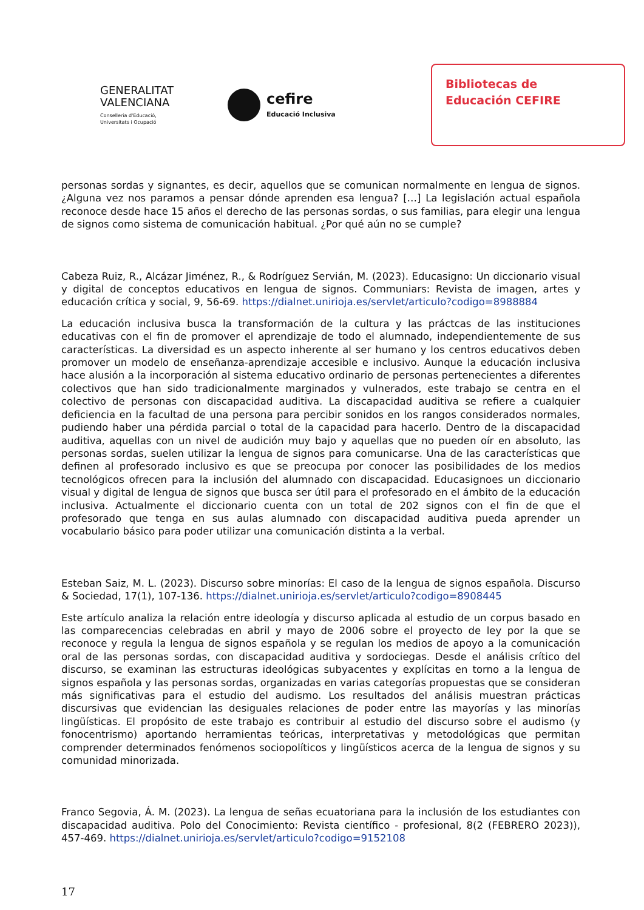GENERALITAT
VALENCIANA
Conselleria d'Educació,
Universitats i Ocupació
cefire
Educació Inclusiva
Bibliotecas de
Educación CEFIRE
personas sordas y signantes, es decir, aquellos que se comunican normalmente en lengua de signos. ¿Alguna vez nos paramos a pensar dónde aprenden esa lengua? […] La legislación actual española reconoce desde hace 15 años el derecho de las personas sordas, o sus familias, para elegir una lengua de signos como sistema de comunicación habitual. ¿Por qué aún no se cumple?
Cabeza Ruiz, R., Alcázar Jiménez, R., & Rodríguez Servián, M. (2023). Educasigno: Un diccionario visual y digital de conceptos educativos en lengua de signos. Communiars: Revista de imagen, artes y educación crítica y social, 9, 56-69. https://dialnet.unirioja.es/servlet/articulo?codigo=8988884
La educación inclusiva busca la transformación de la cultura y las práctcas de las instituciones educativas con el fin de promover el aprendizaje de todo el alumnado, independientemente de sus características. La diversidad es un aspecto inherente al ser humano y los centros educativos deben promover un modelo de enseñanza-aprendizaje accesible e inclusivo. Aunque la educación inclusiva hace alusión a la incorporación al sistema educativo ordinario de personas pertenecientes a diferentes colectivos que han sido tradicionalmente marginados y vulnerados, este trabajo se centra en el colectivo de personas con discapacidad auditiva. La discapacidad auditiva se refiere a cualquier deficiencia en la facultad de una persona para percibir sonidos en los rangos considerados normales, pudiendo haber una pérdida parcial o total de la capacidad para hacerlo. Dentro de la discapacidad auditiva, aquellas con un nivel de audición muy bajo y aquellas que no pueden oír en absoluto, las personas sordas, suelen utilizar la lengua de signos para comunicarse. Una de las características que definen al profesorado inclusivo es que se preocupa por conocer las posibilidades de los medios tecnológicos ofrecen para la inclusión del alumnado con discapacidad. Educasignoes un diccionario visual y digital de lengua de signos que busca ser útil para el profesorado en el ámbito de la educación inclusiva. Actualmente el diccionario cuenta con un total de 202 signos con el fin de que el profesorado que tenga en sus aulas alumnado con discapacidad auditiva pueda aprender un vocabulario básico para poder utilizar una comunicación distinta a la verbal.
Esteban Saiz, M. L. (2023). Discurso sobre minorías: El caso de la lengua de signos española. Discurso & Sociedad, 17(1), 107-136. https://dialnet.unirioja.es/servlet/articulo?codigo=8908445
Este artículo analiza la relación entre ideología y discurso aplicada al estudio de un corpus basado en las comparecencias celebradas en abril y mayo de 2006 sobre el proyecto de ley por la que se reconoce y regula la lengua de signos española y se regulan los medios de apoyo a la comunicación oral de las personas sordas, con discapacidad auditiva y sordociegas. Desde el análisis crítico del discurso, se examinan las estructuras ideológicas subyacentes y explícitas en torno a la lengua de signos española y las personas sordas, organizadas en varias categorías propuestas que se consideran más significativas para el estudio del audismo. Los resultados del análisis muestran prácticas discursivas que evidencian las desiguales relaciones de poder entre las mayorías y las minorías lingüísticas. El propósito de este trabajo es contribuir al estudio del discurso sobre el audismo (y fonocentrismo) aportando herramientas teóricas, interpretativas y metodológicas que permitan comprender determinados fenómenos sociopolíticos y lingüísticos acerca de la lengua de signos y su comunidad minorizada.
Franco Segovia, Á. M. (2023). La lengua de señas ecuatoriana para la inclusión de los estudiantes con discapacidad auditiva. Polo del Conocimiento: Revista científico - profesional, 8(2 (FEBRERO 2023)), 457-469. https://dialnet.unirioja.es/servlet/articulo?codigo=9152108
17